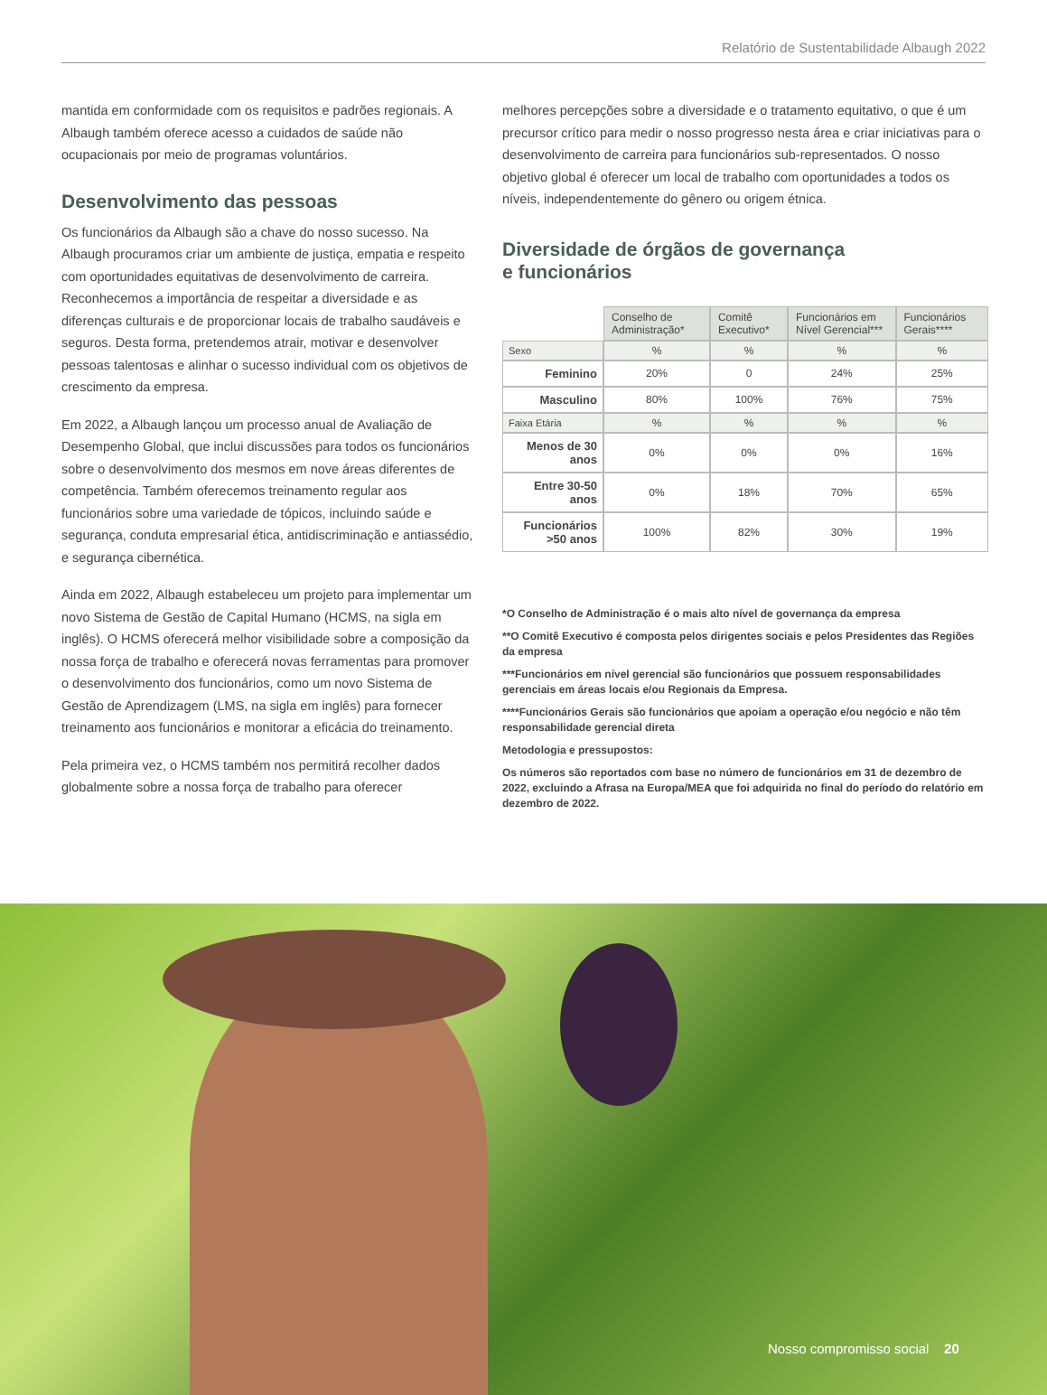Relatório de Sustentabilidade Albaugh 2022
mantida em conformidade com os requisitos e padrões regionais. A Albaugh também oferece acesso a cuidados de saúde não ocupacionais por meio de programas voluntários.
Desenvolvimento das pessoas
Os funcionários da Albaugh são a chave do nosso sucesso. Na Albaugh procuramos criar um ambiente de justiça, empatia e respeito com oportunidades equitativas de desenvolvimento de carreira. Reconhecemos a importância de respeitar a diversidade e as diferenças culturais e de proporcionar locais de trabalho saudáveis e seguros. Desta forma, pretendemos atrair, motivar e desenvolver pessoas talentosas e alinhar o sucesso individual com os objetivos de crescimento da empresa.
Em 2022, a Albaugh lançou um processo anual de Avaliação de Desempenho Global, que inclui discussões para todos os funcionários sobre o desenvolvimento dos mesmos em nove áreas diferentes de competência. Também oferecemos treinamento regular aos funcionários sobre uma variedade de tópicos, incluindo saúde e segurança, conduta empresarial ética, antidiscriminação e antiassédio, e segurança cibernética.
Ainda em 2022, Albaugh estabeleceu um projeto para implementar um novo Sistema de Gestão de Capital Humano (HCMS, na sigla em inglês). O HCMS oferecerá melhor visibilidade sobre a composição da nossa força de trabalho e oferecerá novas ferramentas para promover o desenvolvimento dos funcionários, como um novo Sistema de Gestão de Aprendizagem (LMS, na sigla em inglês) para fornecer treinamento aos funcionários e monitorar a eficácia do treinamento.
Pela primeira vez, o HCMS também nos permitirá recolher dados globalmente sobre a nossa força de trabalho para oferecer
melhores percepções sobre a diversidade e o tratamento equitativo, o que é um precursor crítico para medir o nosso progresso nesta área e criar iniciativas para o desenvolvimento de carreira para funcionários sub-representados. O nosso objetivo global é oferecer um local de trabalho com oportunidades a todos os níveis, independentemente do gênero ou origem étnica.
Diversidade de órgãos de governança
e funcionários
| | Conselho de Administração* | Comitê Executivo* | Funcionários em Nível Gerencial*** | Funcionários Gerais**** |
| Sexo | % | % | % | % |
| Feminino | 20% | 0 | 24% | 25% |
| Masculino | 80% | 100% | 76% | 75% |
| Faixa Etária | % | % | % | % |
| Menos de 30 anos | 0% | 0% | 0% | 16% |
| Entre 30-50 anos | 0% | 18% | 70% | 65% |
| Funcionários >50 anos | 100% | 82% | 30% | 19% |
*O Conselho de Administração é o mais alto nível de governança da empresa
**O Comitê Executivo é composta pelos dirigentes sociais e pelos Presidentes das Regiões da empresa
***Funcionários em nível gerencial são funcionários que possuem responsabilidades gerenciais em áreas locais e/ou Regionais da Empresa.
****Funcionários Gerais são funcionários que apoiam a operação e/ou negócio e não têm responsabilidade gerencial direta
Metodologia e pressupostos:
Os números são reportados com base no número de funcionários em 31 de dezembro de 2022, excluindo a Afrasa na Europa/MEA que foi adquirida no final do período do relatório em dezembro de 2022.
Nosso compromisso social 20